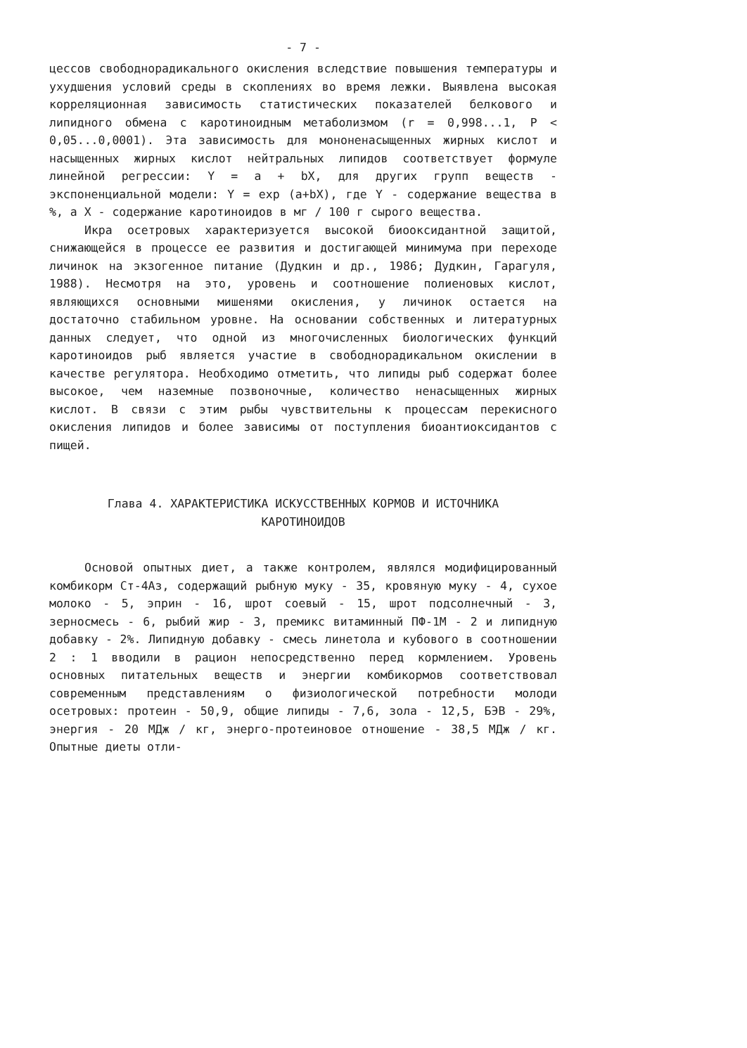- 7 -
цессов свободнорадикального окисления вследствие повышения температуры и ухудшения условий среды в скоплениях во время лежки. Выявлена высокая корреляционная зависимость статистических показателей белкового и липидного обмена с каротиноидным метаболизмом (r = 0,998...1, P < 0,05...0,0001). Эта зависимость для мононенасыщенных жирных кислот и насыщенных жирных кислот нейтральных липидов соответствует формуле линейной регрессии: Y = a + bX, для других групп веществ - экспоненциальной модели: Y = exp (a+bX), где Y - содержание вещества в %, а X - содержание каротиноидов в мг / 100 г сырого вещества.
Икра осетровых характеризуется высокой биооксидантной защитой, снижающейся в процессе ее развития и достигающей минимума при переходе личинок на экзогенное питание (Дудкин и др., 1986; Дудкин, Гарагуля, 1988). Несмотря на это, уровень и соотношение полиеновых кислот, являющихся основными мишенями окисления, у личинок остается на достаточно стабильном уровне. На основании собственных и литературных данных следует, что одной из многочисленных биологических функций каротиноидов рыб является участие в свободнорадикальном окислении в качестве регулятора. Необходимо отметить, что липиды рыб содержат более высокое, чем наземные позвоночные, количество ненасыщенных жирных кислот. В связи с этим рыбы чувствительны к процессам перекисного окисления липидов и более зависимы от поступления биоантиоксидантов с пищей.
Глава 4. ХАРАКТЕРИСТИКА ИСКУССТВЕННЫХ КОРМОВ И ИСТОЧНИКА
КАРОТИНОИДОВ
Основой опытных диет, а также контролем, являлся модифицированный комбикорм Ст-4Аз, содержащий рыбную муку - 35, кровяную муку - 4, сухое молоко - 5, эприн - 16, шрот соевый - 15, шрот подсолнечный - 3, зерносмесь - 6, рыбий жир - 3, премикс витаминный ПФ-1М - 2 и липидную добавку - 2%. Липидную добавку - смесь линетола и кубового в соотношении 2 : 1 вводили в рацион непосредственно перед кормлением. Уровень основных питательных веществ и энергии комбикормов соответствовал современным представлениям о физиологической потребности молоди осетровых: протеин - 50,9, общие липиды - 7,6, зола - 12,5, БЭВ - 29%, энергия - 20 МДж / кг, энерго-протеиновое отношение - 38,5 МДж / кг. Опытные диеты отли-